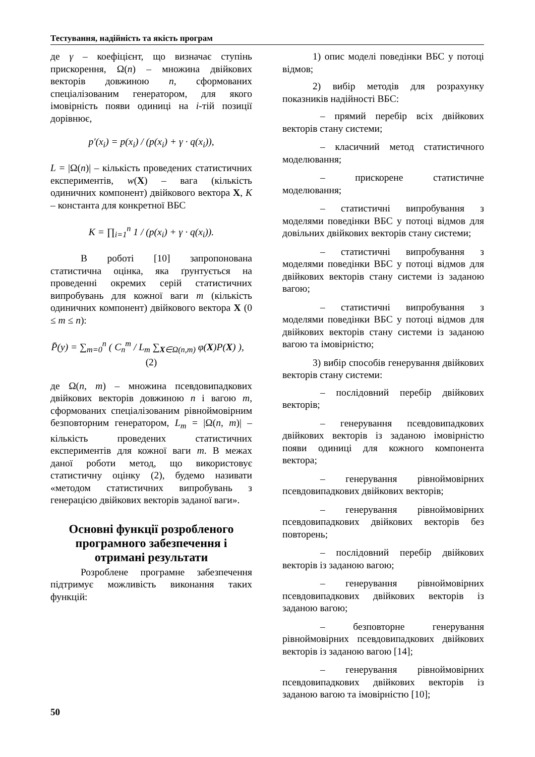Тестування, надійність та якість програм
де γ – коефіцієнт, що визначає ступінь прискорення, Ω(n) – множина двійкових векторів довжиною n, сформованих спеціалізованим генератором, для якого імовірність появи одиниці на i-тій позиції дорівнює,
p′(x<sub>i</sub>) = p(x<sub>i</sub>) / (p(x<sub>i</sub>) + γ · q(x<sub>i</sub>)),
L = |Ω(n)| – кількість проведених статистичних експериментів, w(X) – вага (кількість одиничних компонент) двійкового вектора X, K – константа для конкретної ВБС
K = ∏<sub>i=1</sub><sup>n</sup> 1 / (p(x<sub>i</sub>) + γ · q(x<sub>i</sub>)).
В роботі [10] запропонована статистична оцінка, яка ґрунтується на проведенні окремих серій статистичних випробувань для кожної ваги m (кількість одиничних компонент) двійкового вектора X (0 ≤ m ≤ n):
P̄(y) = ∑<sub>m=0</sub><sup>n</sup> ( C<sub>n</sub><sup>m</sup> / L<sub>m</sub> ∑<sub>X∈Ω(n,m)</sub> φ(X)P(X) ), (2)
де Ω(n, m) – множина псевдовипадкових двійкових векторів довжиною n і вагою m, сформованих спеціалізованим рівноймовірним безповторним генератором, L<sub>m</sub> = |Ω(n, m)| – кількість проведених статистичних експериментів для кожної ваги m. В межах даної роботи метод, що використовує статистичну оцінку (2), будемо називати «методом статистичних випробувань з генерацією двійкових векторів заданої ваги».
Основні функції розробленого програмного забезпечення і отримані результати
Розроблене програмне забезпечення підтримує можливість виконання таких функцій:
1) опис моделі поведінки ВБС у потоці відмов;
2) вибір методів для розрахунку показників надійності ВБС:
– прямий перебір всіх двійкових векторів стану системи;
– класичний метод статистичного моделювання;
– прискорене статистичне моделювання;
– статистичні випробування з моделями поведінки ВБС у потоці відмов для довільних двійкових векторів стану системи;
– статистичні випробування з моделями поведінки ВБС у потоці відмов для двійкових векторів стану системи із заданою вагою;
– статистичні випробування з моделями поведінки ВБС у потоці відмов для двійкових векторів стану системи із заданою вагою та імовірністю;
3) вибір способів генерування двійкових векторів стану системи:
– послідовний перебір двійкових векторів;
– генерування псевдовипадкових двійкових векторів із заданою імовірністю появи одиниці для кожного компонента вектора;
– генерування рівноймовірних псевдовипадкових двійкових векторів;
– генерування рівноймовірних псевдовипадкових двійкових векторів без повторень;
– послідовний перебір двійкових векторів із заданою вагою;
– генерування рівноймовірних псевдовипадкових двійкових векторів із заданою вагою;
– безповторне генерування рівноймовірних псевдовипадкових двійкових векторів із заданою вагою [14];
– генерування рівноймовірних псевдовипадкових двійкових векторів із заданою вагою та імовірністю [10];
50